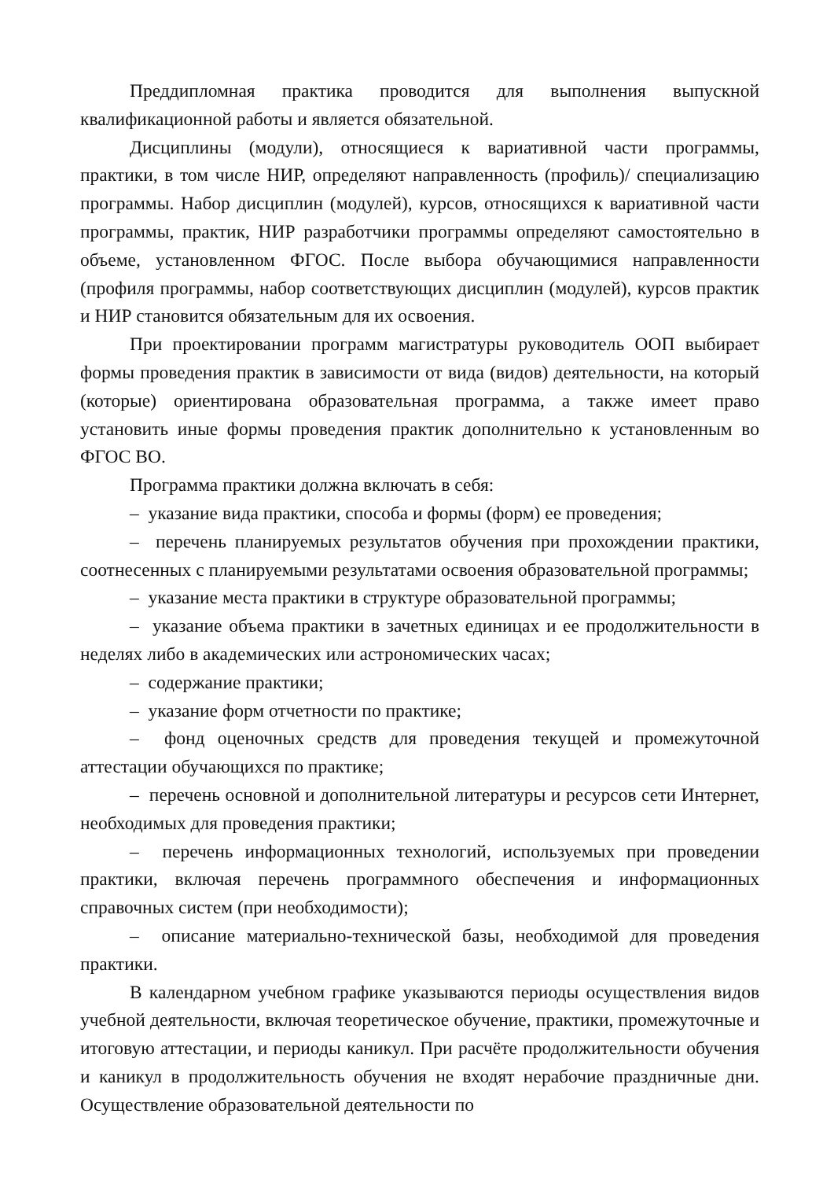Преддипломная практика проводится для выполнения выпускной квалификационной работы и является обязательной.
Дисциплины (модули), относящиеся к вариативной части программы, практики, в том числе НИР, определяют направленность (профиль)/ специализацию программы. Набор дисциплин (модулей), курсов, относящихся к вариативной части программы, практик, НИР разработчики программы определяют самостоятельно в объеме, установленном ФГОС. После выбора обучающимися направленности (профиля программы, набор соответствующих дисциплин (модулей), курсов практик и НИР становится обязательным для их освоения.
При проектировании программ магистратуры руководитель ООП выбирает формы проведения практик в зависимости от вида (видов) деятельности, на который (которые) ориентирована образовательная программа, а также имеет право установить иные формы проведения практик дополнительно к установленным во ФГОС ВО.
Программа практики должна включать в себя:
– указание вида практики, способа и формы (форм) ее проведения;
– перечень планируемых результатов обучения при прохождении практики, соотнесенных с планируемыми результатами освоения образовательной программы;
– указание места практики в структуре образовательной программы;
– указание объема практики в зачетных единицах и ее продолжительности в неделях либо в академических или астрономических часах;
– содержание практики;
– указание форм отчетности по практике;
– фонд оценочных средств для проведения текущей и промежуточной аттестации обучающихся по практике;
– перечень основной и дополнительной литературы и ресурсов сети Интернет, необходимых для проведения практики;
– перечень информационных технологий, используемых при проведении практики, включая перечень программного обеспечения и информационных справочных систем (при необходимости);
– описание материально-технической базы, необходимой для проведения практики.
В календарном учебном графике указываются периоды осуществления видов учебной деятельности, включая теоретическое обучение, практики, промежуточные и итоговую аттестации, и периоды каникул. При расчёте продолжительности обучения и каникул в продолжительность обучения не входят нерабочие праздничные дни. Осуществление образовательной деятельности по